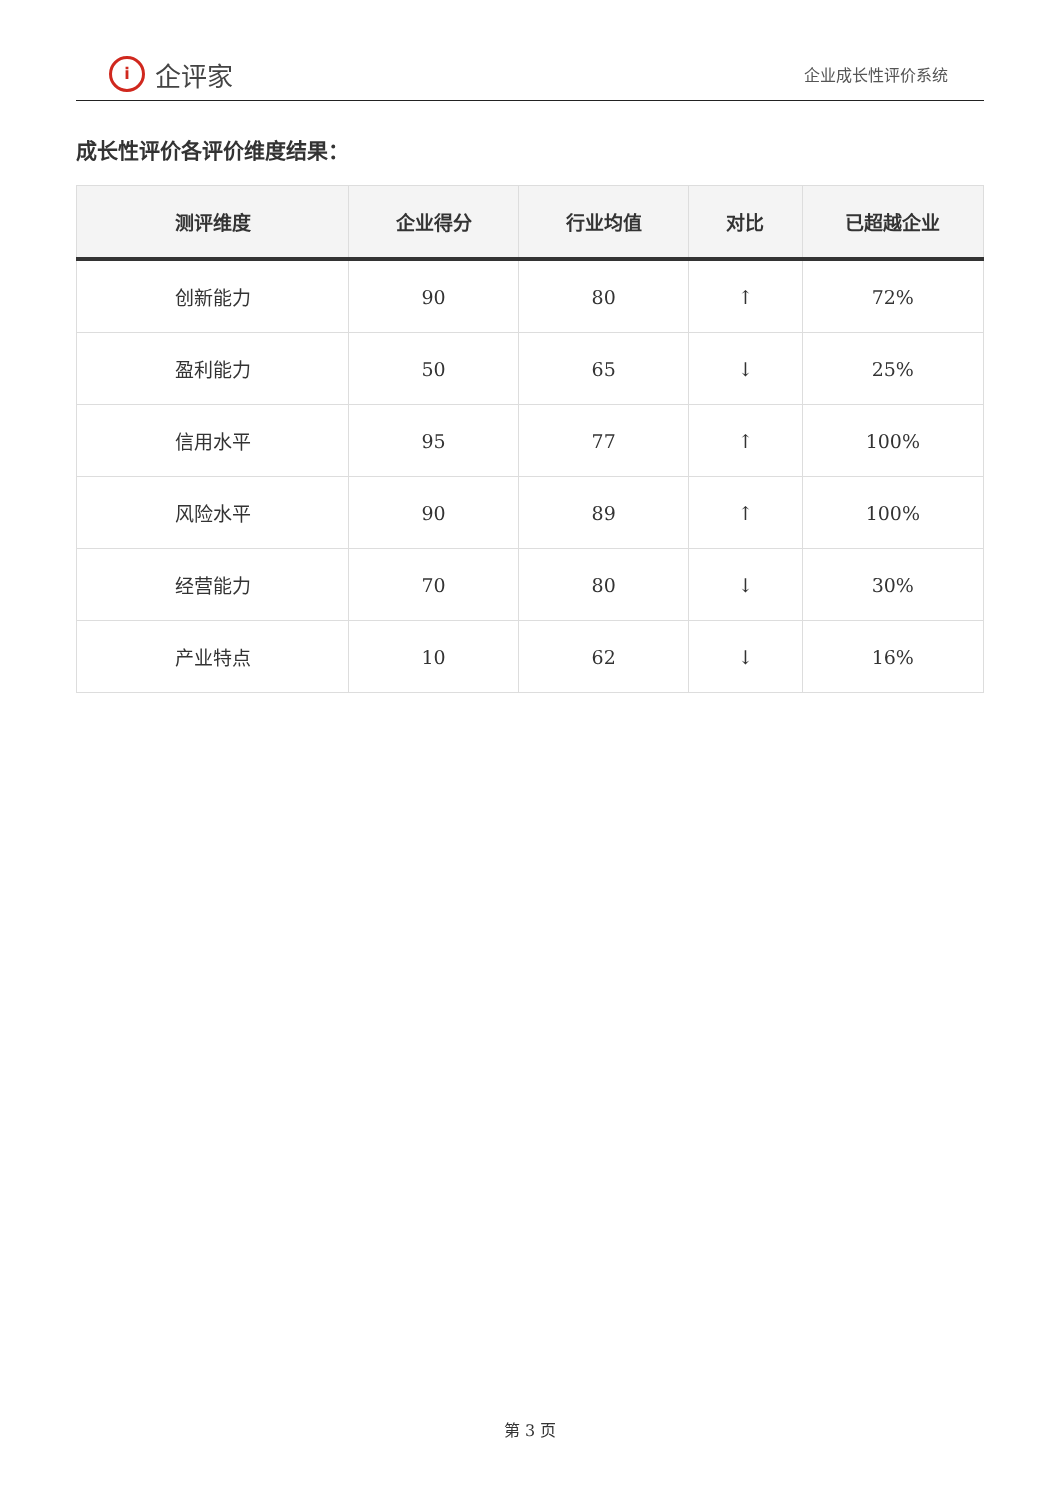i
企评家
企业成长性评价系统
成长性评价各评价维度结果：
| 测评维度 | 企业得分 | 行业均值 | 对比 | 已超越企业 |
| --- | --- | --- | --- | --- |
| 创新能力 | 90 | 80 | ↑ | 72% |
| 盈利能力 | 50 | 65 | ↓ | 25% |
| 信用水平 | 95 | 77 | ↑ | 100% |
| 风险水平 | 90 | 89 | ↑ | 100% |
| 经营能力 | 70 | 80 | ↓ | 30% |
| 产业特点 | 10 | 62 | ↓ | 16% |
第 3 页